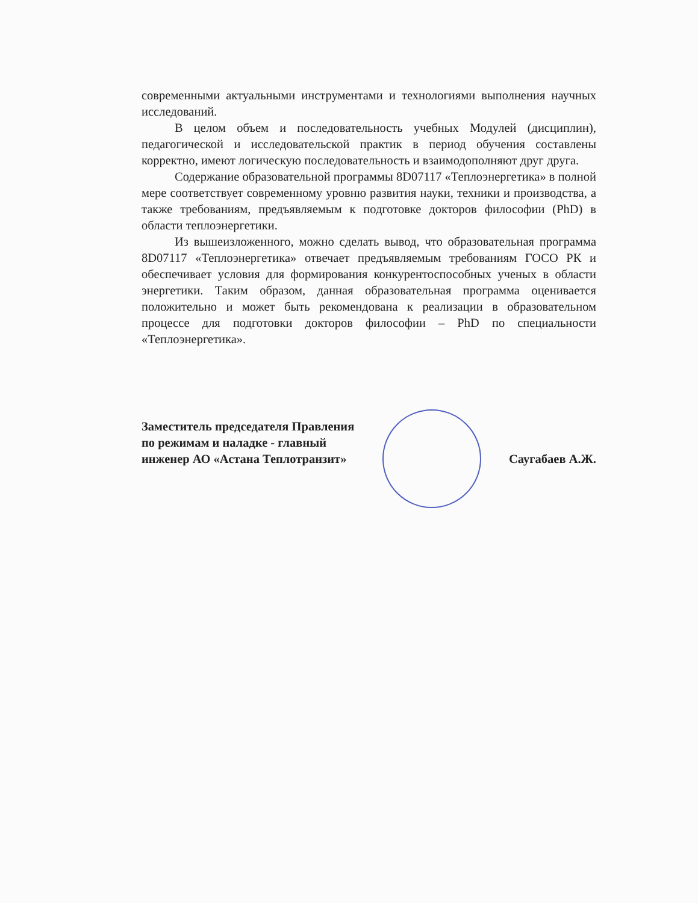современными актуальными инструментами и технологиями выполнения научных исследований.
В целом объем и последовательность учебных Модулей (дисциплин), педагогической и исследовательской практик в период обучения составлены корректно, имеют логическую последовательность и взаимодополняют друг друга.
Содержание образовательной программы 8D07117 «Теплоэнергетика» в полной мере соответствует современному уровню развития науки, техники и производства, а также требованиям, предъявляемым к подготовке докторов философии (PhD) в области теплоэнергетики.
Из вышеизложенного, можно сделать вывод, что образовательная программа 8D07117 «Теплоэнергетика» отвечает предъявляемым требованиям ГОСО РК и обеспечивает условия для формирования конкурентоспособных ученых в области энергетики. Таким образом, данная образовательная программа оценивается положительно и может быть рекомендована к реализации в образовательном процессе для подготовки докторов философии – PhD по специальности «Теплоэнергетика».
Заместитель председателя Правления
по режимам и наладке - главный
инженер АО «Астана Теплотранзит»
Саугабаев А.Ж.